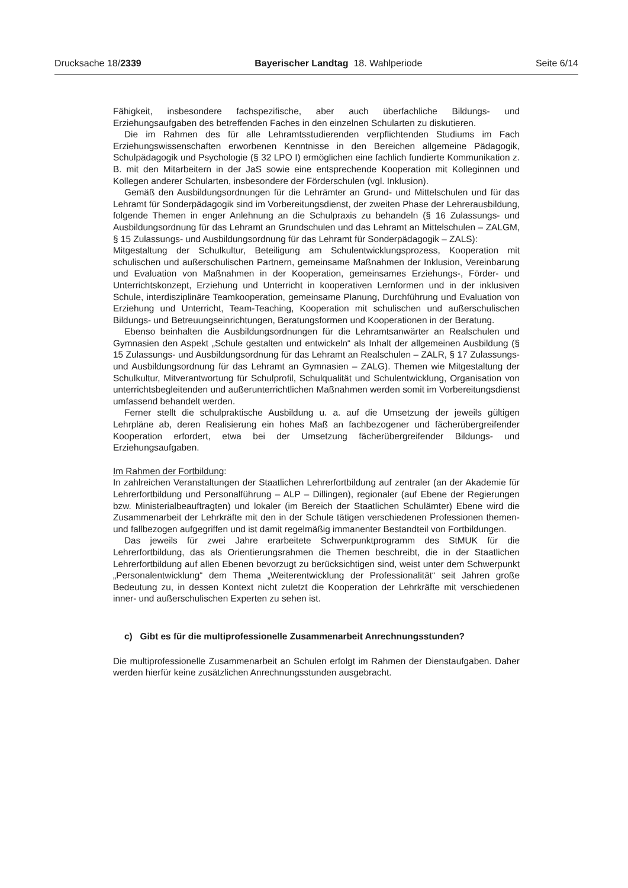Drucksache 18/2339 Bayerischer Landtag 18. Wahlperiode Seite 6/14
Fähigkeit, insbesondere fachspezifische, aber auch überfachliche Bildungs- und Erziehungsaufgaben des betreffenden Faches in den einzelnen Schularten zu diskutieren.
Die im Rahmen des für alle Lehramtsstudierenden verpflichtenden Studiums im Fach Erziehungswissenschaften erworbenen Kenntnisse in den Bereichen allgemeine Pädagogik, Schulpädagogik und Psychologie (§ 32 LPO I) ermöglichen eine fachlich fundierte Kommunikation z. B. mit den Mitarbeitern in der JaS sowie eine entsprechende Kooperation mit Kolleginnen und Kollegen anderer Schularten, insbesondere der Förderschulen (vgl. Inklusion).
Gemäß den Ausbildungsordnungen für die Lehrämter an Grund- und Mittelschulen und für das Lehramt für Sonderpädagogik sind im Vorbereitungsdienst, der zweiten Phase der Lehrerausbildung, folgende Themen in enger Anlehnung an die Schulpraxis zu behandeln (§ 16 Zulassungs- und Ausbildungsordnung für das Lehramt an Grundschulen und das Lehramt an Mittelschulen – ZALGM, § 15 Zulassungs- und Ausbildungsordnung für das Lehramt für Sonderpädagogik – ZALS):
Mitgestaltung der Schulkultur, Beteiligung am Schulentwicklungsprozess, Kooperation mit schulischen und außerschulischen Partnern, gemeinsame Maßnahmen der Inklusion, Vereinbarung und Evaluation von Maßnahmen in der Kooperation, gemeinsames Erziehungs-, Förder- und Unterrichtskonzept, Erziehung und Unterricht in kooperativen Lernformen und in der inklusiven Schule, interdisziplinäre Teamkooperation, gemeinsame Planung, Durchführung und Evaluation von Erziehung und Unterricht, Team-Teaching, Kooperation mit schulischen und außerschulischen Bildungs- und Betreuungseinrichtungen, Beratungsformen und Kooperationen in der Beratung.
Ebenso beinhalten die Ausbildungsordnungen für die Lehramtsanwärter an Realschulen und Gymnasien den Aspekt „Schule gestalten und entwickeln“ als Inhalt der allgemeinen Ausbildung (§ 15 Zulassungs- und Ausbildungsordnung für das Lehramt an Realschulen – ZALR, § 17 Zulassungs- und Ausbildungsordnung für das Lehramt an Gymnasien – ZALG). Themen wie Mitgestaltung der Schulkultur, Mitverantwortung für Schulprofil, Schulqualität und Schulentwicklung, Organisation von unterrichtsbegleitenden und außerunterrichtlichen Maßnahmen werden somit im Vorbereitungsdienst umfassend behandelt werden.
Ferner stellt die schulpraktische Ausbildung u. a. auf die Umsetzung der jeweils gültigen Lehrpläne ab, deren Realisierung ein hohes Maß an fachbezogener und fächerübergreifender Kooperation erfordert, etwa bei der Umsetzung fächerübergreifender Bildungs- und Erziehungsaufgaben.
Im Rahmen der Fortbildung:
In zahlreichen Veranstaltungen der Staatlichen Lehrerfortbildung auf zentraler (an der Akademie für Lehrerfortbildung und Personalführung – ALP – Dillingen), regionaler (auf Ebene der Regierungen bzw. Ministerialbeauftragten) und lokaler (im Bereich der Staatlichen Schulämter) Ebene wird die Zusammenarbeit der Lehrkräfte mit den in der Schule tätigen verschiedenen Professionen themen- und fallbezogen aufgegriffen und ist damit regelmäßig immanenter Bestandteil von Fortbildungen.
Das jeweils für zwei Jahre erarbeitete Schwerpunktprogramm des StMUK für die Lehrerfortbildung, das als Orientierungsrahmen die Themen beschreibt, die in der Staatlichen Lehrerfortbildung auf allen Ebenen bevorzugt zu berücksichtigen sind, weist unter dem Schwerpunkt „Personalentwicklung“ dem Thema „Weiterentwicklung der Professionalität“ seit Jahren große Bedeutung zu, in dessen Kontext nicht zuletzt die Kooperation der Lehrkräfte mit verschiedenen inner- und außerschulischen Experten zu sehen ist.
c) Gibt es für die multiprofessionelle Zusammenarbeit Anrechnungsstunden?
Die multiprofessionelle Zusammenarbeit an Schulen erfolgt im Rahmen der Dienstaufgaben. Daher werden hierfür keine zusätzlichen Anrechnungsstunden ausgebracht.